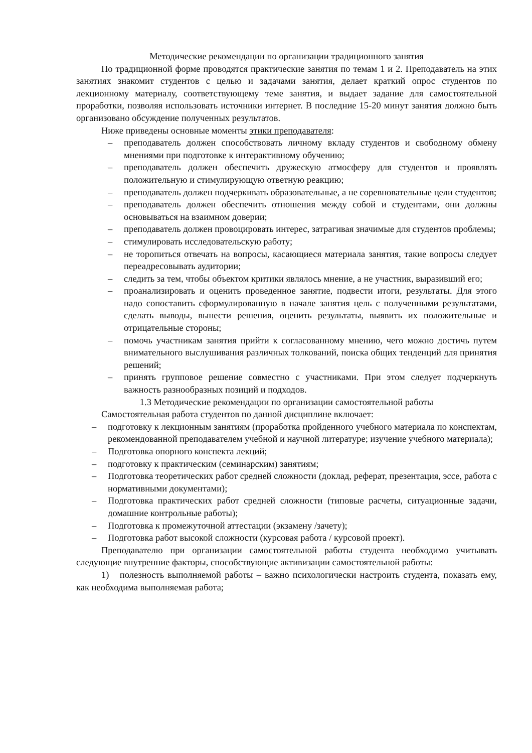Методические рекомендации по организации традиционного занятия
По традиционной форме проводятся практические занятия по темам 1 и 2. Преподаватель на этих занятиях знакомит студентов с целью и задачами занятия, делает краткий опрос студентов по лекционному материалу, соответствующему теме занятия, и выдает задание для самостоятельной проработки, позволяя использовать источники интернет. В последние 15-20 минут занятия должно быть организовано обсуждение полученных результатов.
Ниже приведены основные моменты этики преподавателя:
– преподаватель должен способствовать личному вкладу студентов и свободному обмену мнениями при подготовке к интерактивному обучению;
– преподаватель должен обеспечить дружескую атмосферу для студентов и проявлять положительную и стимулирующую ответную реакцию;
– преподаватель должен подчеркивать образовательные, а не соревновательные цели студентов;
– преподаватель должен обеспечить отношения между собой и студентами, они должны основываться на взаимном доверии;
– преподаватель должен провоцировать интерес, затрагивая значимые для студентов проблемы;
– стимулировать исследовательскую работу;
– не торопиться отвечать на вопросы, касающиеся материала занятия, такие вопросы следует переадресовывать аудитории;
– следить за тем, чтобы объектом критики являлось мнение, а не участник, выразивший его;
– проанализировать и оценить проведенное занятие, подвести итоги, результаты. Для этого надо сопоставить сформулированную в начале занятия цель с полученными результатами, сделать выводы, вынести решения, оценить результаты, выявить их положительные и отрицательные стороны;
– помочь участникам занятия прийти к согласованному мнению, чего можно достичь путем внимательного выслушивания различных толкований, поиска общих тенденций для принятия решений;
– принять групповое решение совместно с участниками. При этом следует подчеркнуть важность разнообразных позиций и подходов.
1.3 Методические рекомендации по организации самостоятельной работы
Самостоятельная работа студентов по данной дисциплине включает:
– подготовку к лекционным занятиям (проработка пройденного учебного материала по конспектам, рекомендованной преподавателем учебной и научной литературе; изучение учебного материала);
– Подготовка опорного конспекта лекций;
– подготовку к практическим (семинарским) занятиям;
– Подготовка теоретических работ средней сложности (доклад, реферат, презентация, эссе, работа с нормативными документами);
– Подготовка практических работ средней сложности (типовые расчеты, ситуационные задачи, домашние контрольные работы);
– Подготовка к промежуточной аттестации (экзамену /зачету);
– Подготовка работ высокой сложности (курсовая работа / курсовой проект).
Преподавателю при организации самостоятельной работы студента необходимо учитывать следующие внутренние факторы, способствующие активизации самостоятельной работы:
1) полезность выполняемой работы – важно психологически настроить студента, показать ему, как необходима выполняемая работа;